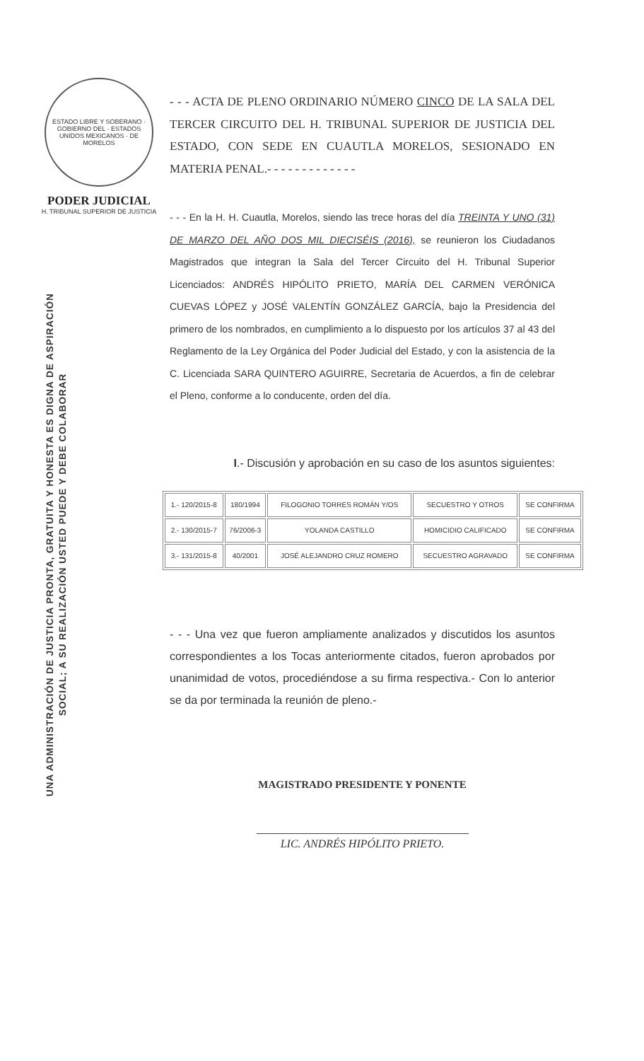ESTADO LIBRE Y SOBERANO · GOBIERNO DEL · ESTADOS UNIDOS MEXICANOS · DE MORELOS
PODER JUDICIAL
H. TRIBUNAL SUPERIOR DE JUSTICIA
UNA ADMINISTRACIÓN DE JUSTICIA PRONTA, GRATUITA Y HONESTA ES DIGNA DE ASPIRACIÓN SOCIAL; A SU REALIZACIÓN USTED PUEDE Y DEBE COLABORAR
- - - ACTA DE PLENO ORDINARIO NÚMERO CINCO DE LA SALA DEL TERCER CIRCUITO DEL H. TRIBUNAL SUPERIOR DE JUSTICIA DEL ESTADO, CON SEDE EN CUAUTLA MORELOS, SESIONADO EN MATERIA PENAL.- - - - - - - - - - - - -
- - - En la H. H. Cuautla, Morelos, siendo las trece horas del día TREINTA Y UNO (31) DE MARZO DEL AÑO DOS MIL DIECISÉIS (2016), se reunieron los Ciudadanos Magistrados que integran la Sala del Tercer Circuito del H. Tribunal Superior Licenciados: ANDRÉS HIPÓLITO PRIETO, MARÍA DEL CARMEN VERÓNICA CUEVAS LÓPEZ y JOSÉ VALENTÍN GONZÁLEZ GARCÍA, bajo la Presidencia del primero de los nombrados, en cumplimiento a lo dispuesto por los artículos 37 al 43 del Reglamento de la Ley Orgánica del Poder Judicial del Estado, y con la asistencia de la C. Licenciada SARA QUINTERO AGUIRRE, Secretaria de Acuerdos, a fin de celebrar el Pleno, conforme a lo conducente, orden del día.
I.- Discusión y aprobación en su caso de los asuntos siguientes:
| 1.- 120/2015-8 | 180/1994 | FILOGONIO TORRES ROMÁN Y/OS | SECUESTRO Y OTROS | SE CONFIRMA |
| 2.- 130/2015-7 | 76/2006-3 | YOLANDA CASTILLO | HOMICIDIO CALIFICADO | SE CONFIRMA |
| 3.- 131/2015-8 | 40/2001 | JOSÉ ALEJANDRO CRUZ ROMERO | SECUESTRO AGRAVADO | SE CONFIRMA |
- - - Una vez que fueron ampliamente analizados y discutidos los asuntos correspondientes a los Tocas anteriormente citados, fueron aprobados por unanimidad de votos, procediéndose a su firma respectiva.- Con lo anterior se da por terminada la reunión de pleno.-
MAGISTRADO PRESIDENTE Y PONENTE
LIC. ANDRÉS HIPÓLITO PRIETO.